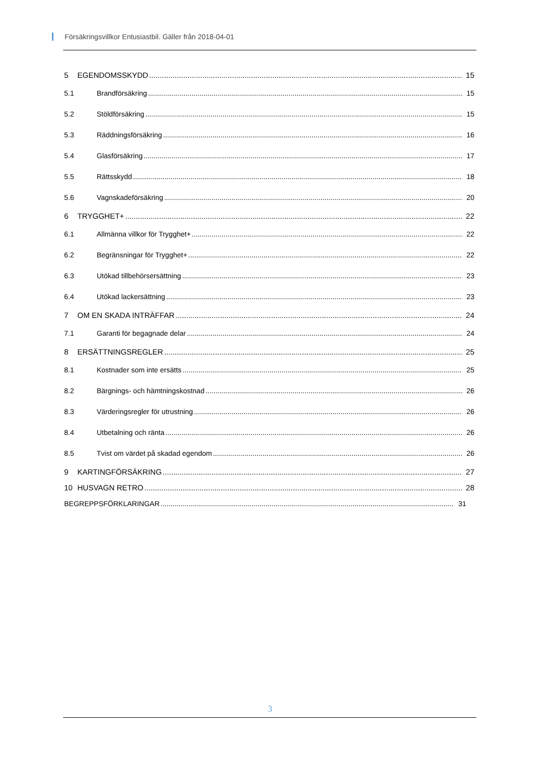Försäkringsvillkor Entusiastbil. Gäller från 2018-04-01
5 EGENDOMSSKYDD 15
5.1 Brandförsäkring 15
5.2 Stöldförsäkring 15
5.3 Räddningsförsäkring 16
5.4 Glasförsäkring 17
5.5 Rättsskydd 18
5.6 Vagnskadeförsäkring 20
6 TRYGGHET+ 22
6.1 Allmänna villkor för Trygghet+ 22
6.2 Begränsningar för Trygghet+ 22
6.3 Utökad tillbehörsersättning 23
6.4 Utökad lackersättning 23
7 OM EN SKADA INTRÄFFAR 24
7.1 Garanti för begagnade delar 24
8 ERSÄTTNINGSREGLER 25
8.1 Kostnader som inte ersätts 25
8.2 Bärgnings- och hämtningskostnad 26
8.3 Värderingsregler för utrustning 26
8.4 Utbetalning och ränta 26
8.5 Tvist om värdet på skadad egendom 26
9 KARTINGFÖRSÄKRING 27
10 HUSVAGN RETRO 28
BEGREPPSFÖRKLARINGAR 31
3